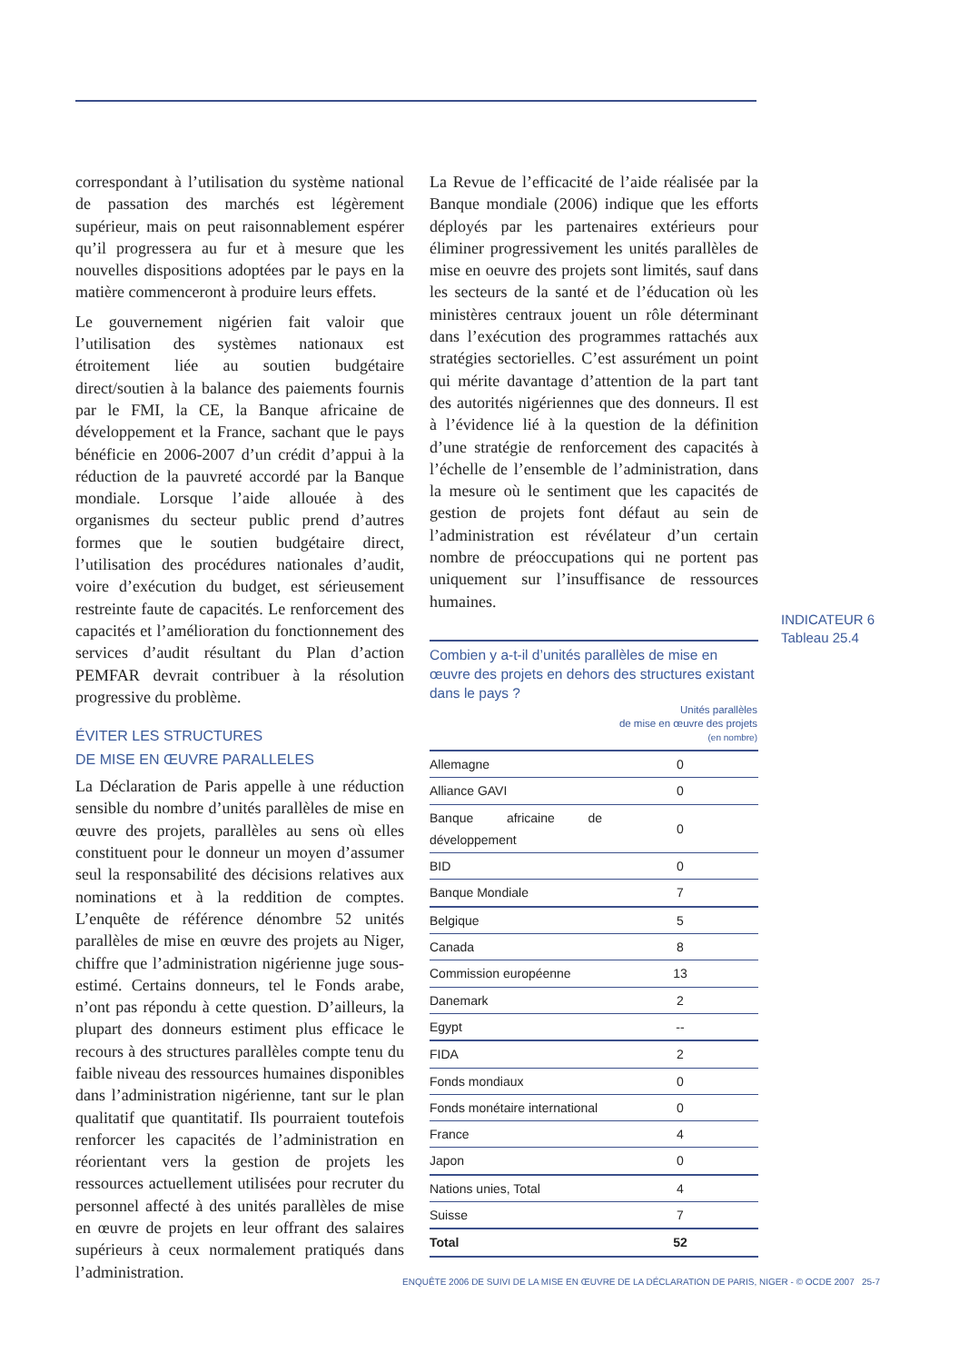correspondant à l’utilisation du système national de passation des marchés est légèrement supérieur, mais on peut raisonnablement espérer qu’il progressera au fur et à mesure que les nouvelles dispositions adoptées par le pays en la matière commenceront à produire leurs effets.
Le gouvernement nigérien fait valoir que l’utilisation des systèmes nationaux est étroitement liée au soutien budgétaire direct/soutien à la balance des paiements fournis par le FMI, la CE, la Banque africaine de développement et la France, sachant que le pays bénéficie en 2006-2007 d’un crédit d’appui à la réduction de la pauvreté accordé par la Banque mondiale. Lorsque l’aide allouée à des organismes du secteur public prend d’autres formes que le soutien budgétaire direct, l’utilisation des procédures nationales d’audit, voire d’exécution du budget, est sérieusement restreinte faute de capacités. Le renforcement des capacités et l’amélioration du fonctionnement des services d’audit résultant du Plan d’action PEMFAR devrait contribuer à la résolution progressive du problème.
ÉVITER LES STRUCTURES
DE MISE EN ŒUVRE PARALLELES
La Déclaration de Paris appelle à une réduction sensible du nombre d’unités parallèles de mise en œuvre des projets, parallèles au sens où elles constituent pour le donneur un moyen d’assumer seul la responsabilité des décisions relatives aux nominations et à la reddition de comptes. L’enquête de référence dénombre 52 unités parallèles de mise en œuvre des projets au Niger, chiffre que l’administration nigérienne juge sous-estimé. Certains donneurs, tel le Fonds arabe, n’ont pas répondu à cette question. D’ailleurs, la plupart des donneurs estiment plus efficace le recours à des structures parallèles compte tenu du faible niveau des ressources humaines disponibles dans l’administration nigérienne, tant sur le plan qualitatif que quantitatif. Ils pourraient toutefois renforcer les capacités de l’administration en réorientant vers la gestion de projets les ressources actuellement utilisées pour recruter du personnel affecté à des unités parallèles de mise en œuvre de projets en leur offrant des salaires supérieurs à ceux normalement pratiqués dans l’administration.
La Revue de l’efficacité de l’aide réalisée par la Banque mondiale (2006) indique que les efforts déployés par les partenaires extérieurs pour éliminer progressivement les unités parallèles de mise en oeuvre des projets sont limités, sauf dans les secteurs de la santé et de l’éducation où les ministères centraux jouent un rôle déterminant dans l’exécution des programmes rattachés aux stratégies sectorielles. C’est assurément un point qui mérite davantage d’attention de la part tant des autorités nigériennes que des donneurs. Il est à l’évidence lié à la question de la définition d’une stratégie de renforcement des capacités à l’échelle de l’ensemble de l’administration, dans la mesure où le sentiment que les capacités de gestion de projets font défaut au sein de l’administration est révélateur d’un certain nombre de préoccupations qui ne portent pas uniquement sur l’insuffisance de ressources humaines.
Combien y a-t-il d’unités parallèles de mise en œuvre des projets en dehors des structures existant dans le pays ?
| | Unités parallèles de mise en œuvre des projets (en nombre) |
| --- | --- |
| Allemagne | 0 |
| Alliance GAVI | 0 |
| Banque africaine de développement | 0 |
| BID | 0 |
| Banque Mondiale | 7 |
| Belgique | 5 |
| Canada | 8 |
| Commission européenne | 13 |
| Danemark | 2 |
| Egypt | -- |
| FIDA | 2 |
| Fonds mondiaux | 0 |
| Fonds monétaire international | 0 |
| France | 4 |
| Japon | 0 |
| Nations unies, Total | 4 |
| Suisse | 7 |
| Total | 52 |
INDICATEUR 6
Tableau 25.4
ENQUÊTE 2006 DE SUIVI DE LA MISE EN ŒUVRE DE LA DÉCLARATION DE PARIS, NIGER - © OCDE 2007 25-7